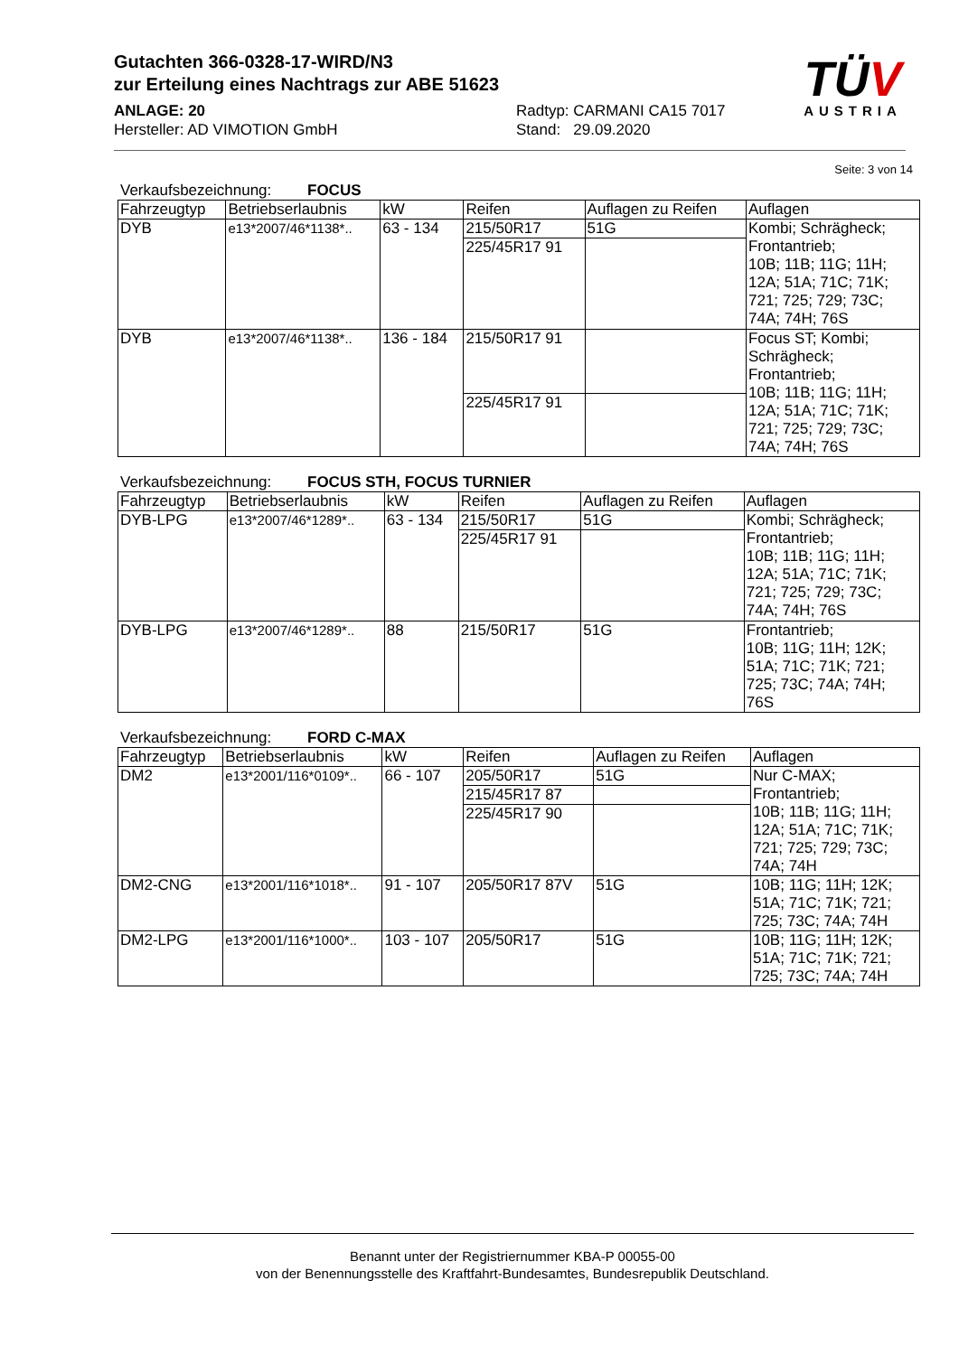Gutachten 366-0328-17-WIRD/N3
zur Erteilung eines Nachtrags zur ABE 51623
ANLAGE: 20 Radtyp: CARMANI CA15 7017
Hersteller: AD VIMOTION GmbH Stand: 29.09.2020
TÜV
AUSTRIA
Seite: 3 von 14
Verkaufsbezeichnung: FOCUS
| Fahrzeugtyp | Betriebserlaubnis | kW | Reifen | Auflagen zu Reifen | Auflagen |
| DYB | e13*2007/46*1138*.. | 63 - 134 | 215/50R17 | 51G | Kombi; Schrägheck; Frontantrieb; 10B; 11B; 11G; 11H; 12A; 51A; 71C; 71K; 721; 725; 729; 73C; 74A; 74H; 76S |
| | | | 225/45R17 91 | | |
| DYB | e13*2007/46*1138*.. | 136 - 184 | 215/50R17 91 | | Focus ST; Kombi; Schrägheck; Frontantrieb; 10B; 11B; 11G; 11H; 12A; 51A; 71C; 71K; 721; 725; 729; 73C; 74A; 74H; 76S |
| | | | 225/45R17 91 | | |
Verkaufsbezeichnung: FOCUS STH, FOCUS TURNIER
| Fahrzeugtyp | Betriebserlaubnis | kW | Reifen | Auflagen zu Reifen | Auflagen |
| DYB-LPG | e13*2007/46*1289*.. | 63 - 134 | 215/50R17 | 51G | Kombi; Schrägheck; Frontantrieb; 10B; 11B; 11G; 11H; 12A; 51A; 71C; 71K; 721; 725; 729; 73C; 74A; 74H; 76S |
| | | | 225/45R17 91 | | |
| DYB-LPG | e13*2007/46*1289*.. | 88 | 215/50R17 | 51G | Frontantrieb; 10B; 11G; 11H; 12K; 51A; 71C; 71K; 721; 725; 73C; 74A; 74H; 76S |
Verkaufsbezeichnung: FORD C-MAX
| Fahrzeugtyp | Betriebserlaubnis | kW | Reifen | Auflagen zu Reifen | Auflagen |
| DM2 | e13*2001/116*0109*.. | 66 - 107 | 205/50R17 | 51G | Nur C-MAX; Frontantrieb; 10B; 11B; 11G; 11H; 12A; 51A; 71C; 71K; 721; 725; 729; 73C; 74A; 74H |
| | | | 215/45R17 87 | | |
| | | | 225/45R17 90 | | |
| DM2-CNG | e13*2001/116*1018*.. | 91 - 107 | 205/50R17 87V | 51G | 10B; 11G; 11H; 12K; 51A; 71C; 71K; 721; 725; 73C; 74A; 74H |
| DM2-LPG | e13*2001/116*1000*.. | 103 - 107 | 205/50R17 | 51G | 10B; 11G; 11H; 12K; 51A; 71C; 71K; 721; 725; 73C; 74A; 74H |
Benannt unter der Registriernummer KBA-P 00055-00
von der Benennungsstelle des Kraftfahrt-Bundesamtes, Bundesrepublik Deutschland.